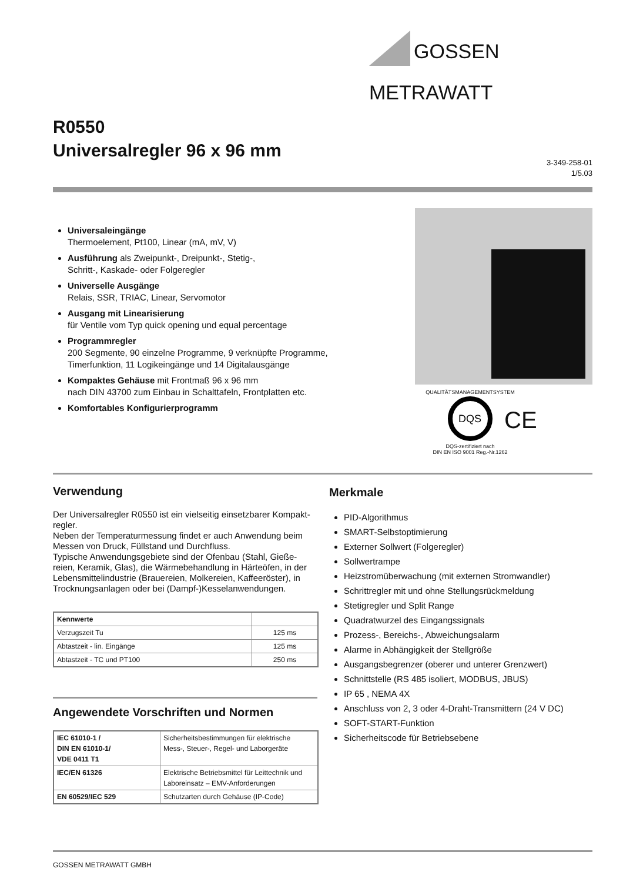GOSSEN METRAWATT
R0550
Universalregler 96 x 96 mm
3-349-258-01
1/5.03
Universaleingänge
Thermoelement, Pt100, Linear (mA, mV, V)
Ausführung als Zweipunkt-, Dreipunkt-, Stetig-,
Schritt-, Kaskade- oder Folgeregler
Universelle Ausgänge
Relais, SSR, TRIAC, Linear, Servomotor
Ausgang mit Linearisierung
für Ventile vom Typ quick opening und equal percentage
Programmregler
200 Segmente, 90 einzelne Programme, 9 verknüpfte Programme, Timerfunktion, 11 Logikeingänge und 14 Digitalausgänge
Kompaktes Gehäuse mit Frontmaß 96 x 96 mm
nach DIN 43700 zum Einbau in Schalttafeln, Frontplatten etc.
Komfortables Konfigurierprogramm
QUALITÄTSMANAGEMENTSYSTEM
DQS
DQS-zertifiziert nach
DIN EN ISO 9001 Reg.-Nr.1262
CE
Verwendung
Der Universalregler R0550 ist ein vielseitig einsetzbarer Kompakt-regler.
Neben der Temperaturmessung findet er auch Anwendung beim Messen von Druck, Füllstand und Durchfluss.
Typische Anwendungsgebiete sind der Ofenbau (Stahl, Gieße-reien, Keramik, Glas), die Wärmebehandlung in Härteöfen, in der Lebensmittelindustrie (Brauereien, Molkereien, Kaffeeröster), in Trocknungsanlagen oder bei (Dampf-)Kesselanwendungen.
| Kennwerte | |
| --- | --- |
| Verzugszeit Tu | 125 ms |
| Abtastzeit - lin. Eingänge | 125 ms |
| Abtastzeit - TC und PT100 | 250 ms |
Angewendete Vorschriften und Normen
| IEC 61010-1 / DIN EN 61010-1/ VDE 0411 T1 | Sicherheitsbestimmungen für elektrische Mess-, Steuer-, Regel- und Laborgeräte |
| IEC/EN 61326 | Elektrische Betriebsmittel für Leittechnik und Laboreinsatz – EMV-Anforderungen |
| EN 60529/IEC 529 | Schutzarten durch Gehäuse (IP-Code) |
Merkmale
PID-Algorithmus
SMART-Selbstoptimierung
Externer Sollwert (Folgeregler)
Sollwertrampe
Heizstromüberwachung (mit externen Stromwandler)
Schrittregler mit und ohne Stellungsrückmeldung
Stetigregler und Split Range
Quadratwurzel des Eingangssignals
Prozess-, Bereichs-, Abweichungsalarm
Alarme in Abhängigkeit der Stellgröße
Ausgangsbegrenzer (oberer und unterer Grenzwert)
Schnittstelle (RS 485 isoliert, MODBUS, JBUS)
IP 65 , NEMA 4X
Anschluss von 2, 3 oder 4-Draht-Transmittern (24 V DC)
SOFT-START-Funktion
Sicherheitscode für Betriebsebene
GOSSEN METRAWATT GMBH